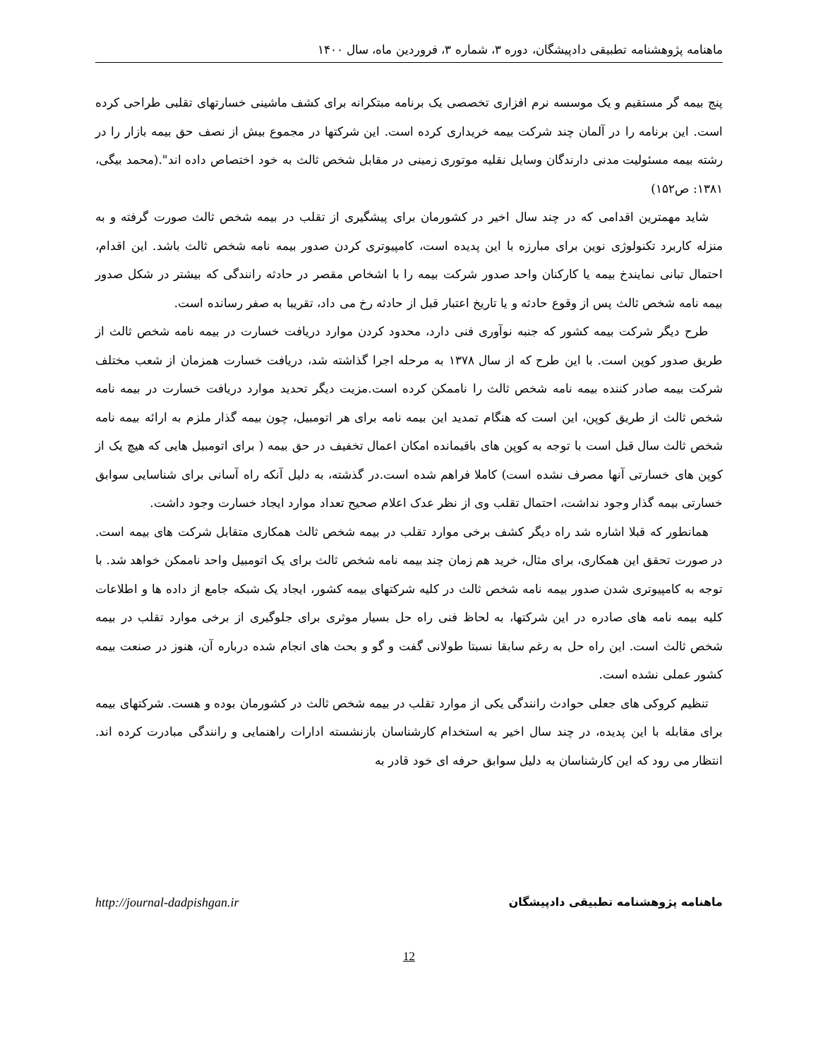ماهنامه پژوهشنامه تطبیقی دادپیشگان، دوره ۳، شماره ۳، فروردین ماه، سال ۱۴۰۰
پنج بیمه گر مستقیم و یک موسسه نرم افزاری تخصصی یک برنامه مبتکرانه برای کشف ماشینی خسارتهای تقلبی طراحی کرده است. این برنامه را در آلمان چند شرکت بیمه خریداری کرده است. این شرکتها در مجموع بیش از نصف حق بیمه بازار را در رشته بیمه مسئولیت مدنی دارندگان وسایل نقلیه موتوری زمینی در مقابل شخص ثالث به خود اختصاص داده اند".(محمد بیگی، ۱۳۸۱: ص۱۵۲)
شاید مهمترین اقدامی که در چند سال اخیر در کشورمان برای پیشگیری از تقلب در بیمه شخص ثالث صورت گرفته و به منزله کاربرد تکنولوژی نوین برای مبارزه با این پدیده است، کامپیوتری کردن صدور بیمه نامه شخص ثالث باشد. این اقدام، احتمال تبانی نمایندخ بیمه یا کارکنان واحد صدور شرکت بیمه را با اشخاص مقصر در حادثه رانندگی که بیشتر در شکل صدور بیمه نامه شخص ثالث پس از وقوع حادثه و یا تاریخ اعتبار قبل از حادثه رخ می داد، تقریبا به صفر رسانده است.
طرح دیگر شرکت بیمه کشور که جنبه نوآوری فنی دارد، محدود کردن موارد دریافت خسارت در بیمه نامه شخص ثالث از طریق صدور کوپن است. با این طرح که از سال ۱۳۷۸ به مرحله اجرا گذاشته شد، دریافت خسارت همزمان از شعب مختلف شرکت بیمه صادر کننده بیمه نامه شخص ثالث را ناممکن کرده است.مزیت دیگر تحدید موارد دریافت خسارت در بیمه نامه شخص ثالث از طریق کوپن، این است که هنگام تمدید این بیمه نامه برای هر اتومبیل، چون بیمه گذار ملزم به ارائه بیمه نامه شخص ثالث سال قبل است با توجه به کوپن های باقیمانده امکان اعمال تخفیف در حق بیمه ( برای اتومبیل هایی که هیچ یک از کوپن های خسارتی آنها مصرف نشده است) کاملا فراهم شده است.در گذشته، به دلیل آنکه راه آسانی برای شناسایی سوابق خسارتی بیمه گذار وجود نداشت، احتمال تقلب وی از نظر عدک اعلام صحیح تعداد موارد ایجاد خسارت وجود داشت.
همانطور که قبلا اشاره شد راه دیگر کشف برخی موارد تقلب در بیمه شخص ثالث همکاری متقابل شرکت های بیمه است. در صورت تحقق این همکاری، برای مثال، خرید هم زمان چند بیمه نامه شخص ثالث برای یک اتومبیل واحد ناممکن خواهد شد. با توجه به کامپیوتری شدن صدور بیمه نامه شخص ثالث در کلیه شرکتهای بیمه کشور، ایجاد یک شبکه جامع از داده ها و اطلاعات کلیه بیمه نامه های صادره در این شرکتها، به لحاظ فنی راه حل بسیار موثری برای جلوگیری از برخی موارد تقلب در بیمه شخص ثالث است. این راه حل به رغم سابقا نسبتا طولانی گفت و گو و بحث های انجام شده درباره آن، هنوز در صنعت بیمه کشور عملی نشده است.
تنظیم کروکی های جعلی حوادث رانندگی یکی از موارد تقلب در بیمه شخص ثالث در کشورمان بوده و هست. شرکتهای بیمه برای مقابله با این پدیده، در چند سال اخیر به استخدام کارشناسان بازنشسته ادارات راهنمایی و رانندگی مبادرت کرده اند. انتظار می رود که این کارشناسان به دلیل سوابق حرفه ای خود قادر به
http://journal-dadpishgan.ir ماهنامه پژوهشنامه تطبیقی دادپیشگان
12